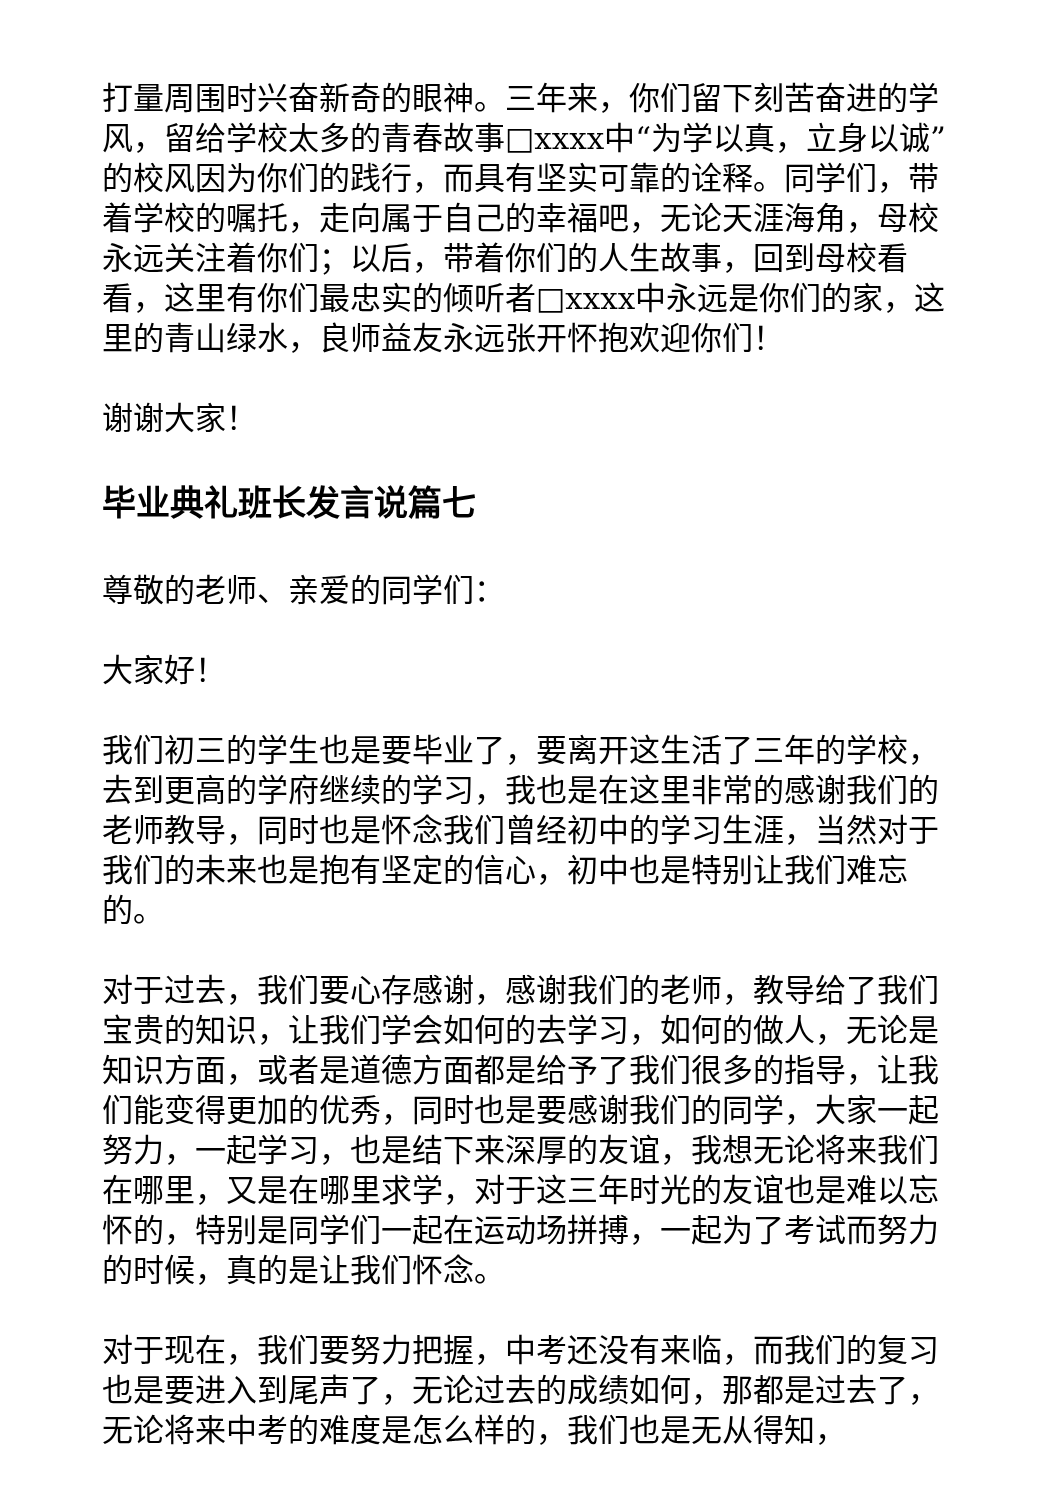打量周围时兴奋新奇的眼神。三年来，你们留下刻苦奋进的学风，留给学校太多的青春故事□xxxx中“为学以真，立身以诚”的校风因为你们的践行，而具有坚实可靠的诠释。同学们，带着学校的嘱托，走向属于自己的幸福吧，无论天涯海角，母校永远关注着你们；以后，带着你们的人生故事，回到母校看看，这里有你们最忠实的倾听者□xxxx中永远是你们的家，这里的青山绿水，良师益友永远张开怀抱欢迎你们！
谢谢大家！
毕业典礼班长发言说篇七
尊敬的老师、亲爱的同学们：
大家好！
我们初三的学生也是要毕业了，要离开这生活了三年的学校，去到更高的学府继续的学习，我也是在这里非常的感谢我们的老师教导，同时也是怀念我们曾经初中的学习生涯，当然对于我们的未来也是抱有坚定的信心，初中也是特别让我们难忘的。
对于过去，我们要心存感谢，感谢我们的老师，教导给了我们宝贵的知识，让我们学会如何的去学习，如何的做人，无论是知识方面，或者是道德方面都是给予了我们很多的指导，让我们能变得更加的优秀，同时也是要感谢我们的同学，大家一起努力，一起学习，也是结下来深厚的友谊，我想无论将来我们在哪里，又是在哪里求学，对于这三年时光的友谊也是难以忘怀的，特别是同学们一起在运动场拼搏，一起为了考试而努力的时候，真的是让我们怀念。
对于现在，我们要努力把握，中考还没有来临，而我们的复习也是要进入到尾声了，无论过去的成绩如何，那都是过去了，无论将来中考的难度是怎么样的，我们也是无从得知，